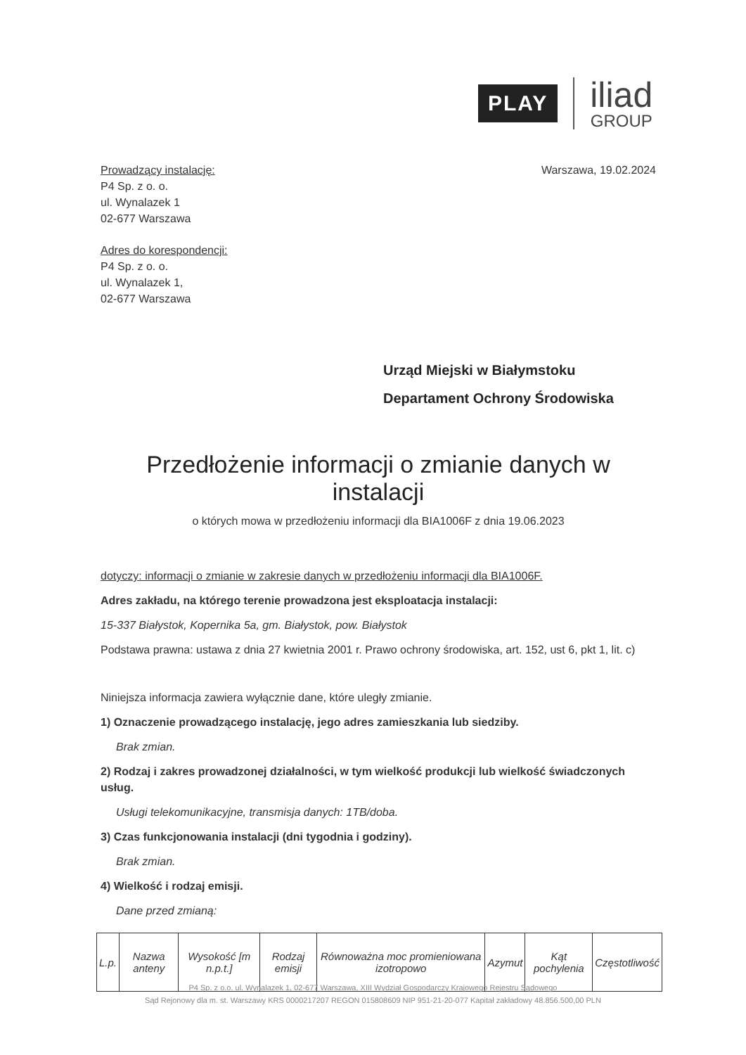PLAY
iliad
GROUP
Warszawa, 19.02.2024
Prowadzący instalację:
P4 Sp. z o. o.
ul. Wynalazek 1
02-677 Warszawa
Adres do korespondencji:
P4 Sp. z o. o.
ul. Wynalazek 1,
02-677 Warszawa
Urząd Miejski w Białymstoku
Departament Ochrony Środowiska
Przedłożenie informacji o zmianie danych w instalacji
o których mowa w przedłożeniu informacji dla BIA1006F z dnia 19.06.2023
dotyczy: informacji o zmianie w zakresie danych w przedłożeniu informacji dla BIA1006F.
Adres zakładu, na którego terenie prowadzona jest eksploatacja instalacji:
15-337 Białystok, Kopernika 5a, gm. Białystok, pow. Białystok
Podstawa prawna: ustawa z dnia 27 kwietnia 2001 r. Prawo ochrony środowiska, art. 152, ust 6, pkt 1, lit. c)
Niniejsza informacja zawiera wyłącznie dane, które uległy zmianie.
1) Oznaczenie prowadzącego instalację, jego adres zamieszkania lub siedziby.
Brak zmian.
2) Rodzaj i zakres prowadzonej działalności, w tym wielkość produkcji lub wielkość świadczonych usług.
Usługi telekomunikacyjne, transmisja danych: 1TB/doba.
3) Czas funkcjonowania instalacji (dni tygodnia i godziny).
Brak zmian.
4) Wielkość i rodzaj emisji.
Dane przed zmianą:
| L.p. | Nazwa anteny | Wysokość [m n.p.t.] | Rodzaj emisji | Równoważna moc promieniowana izotropowo | Azymut | Kąt pochylenia | Częstotliwość |
| --- | --- | --- | --- | --- | --- | --- | --- |
P4 Sp. z o.o. ul. Wynalazek 1, 02-677 Warszawa, XIII Wydział Gospodarczy Krajowego Rejestru Sądowego
Sąd Rejonowy dla m. st. Warszawy KRS 0000217207 REGON 015808609 NIP 951-21-20-077 Kapitał zakładowy 48.856.500,00 PLN